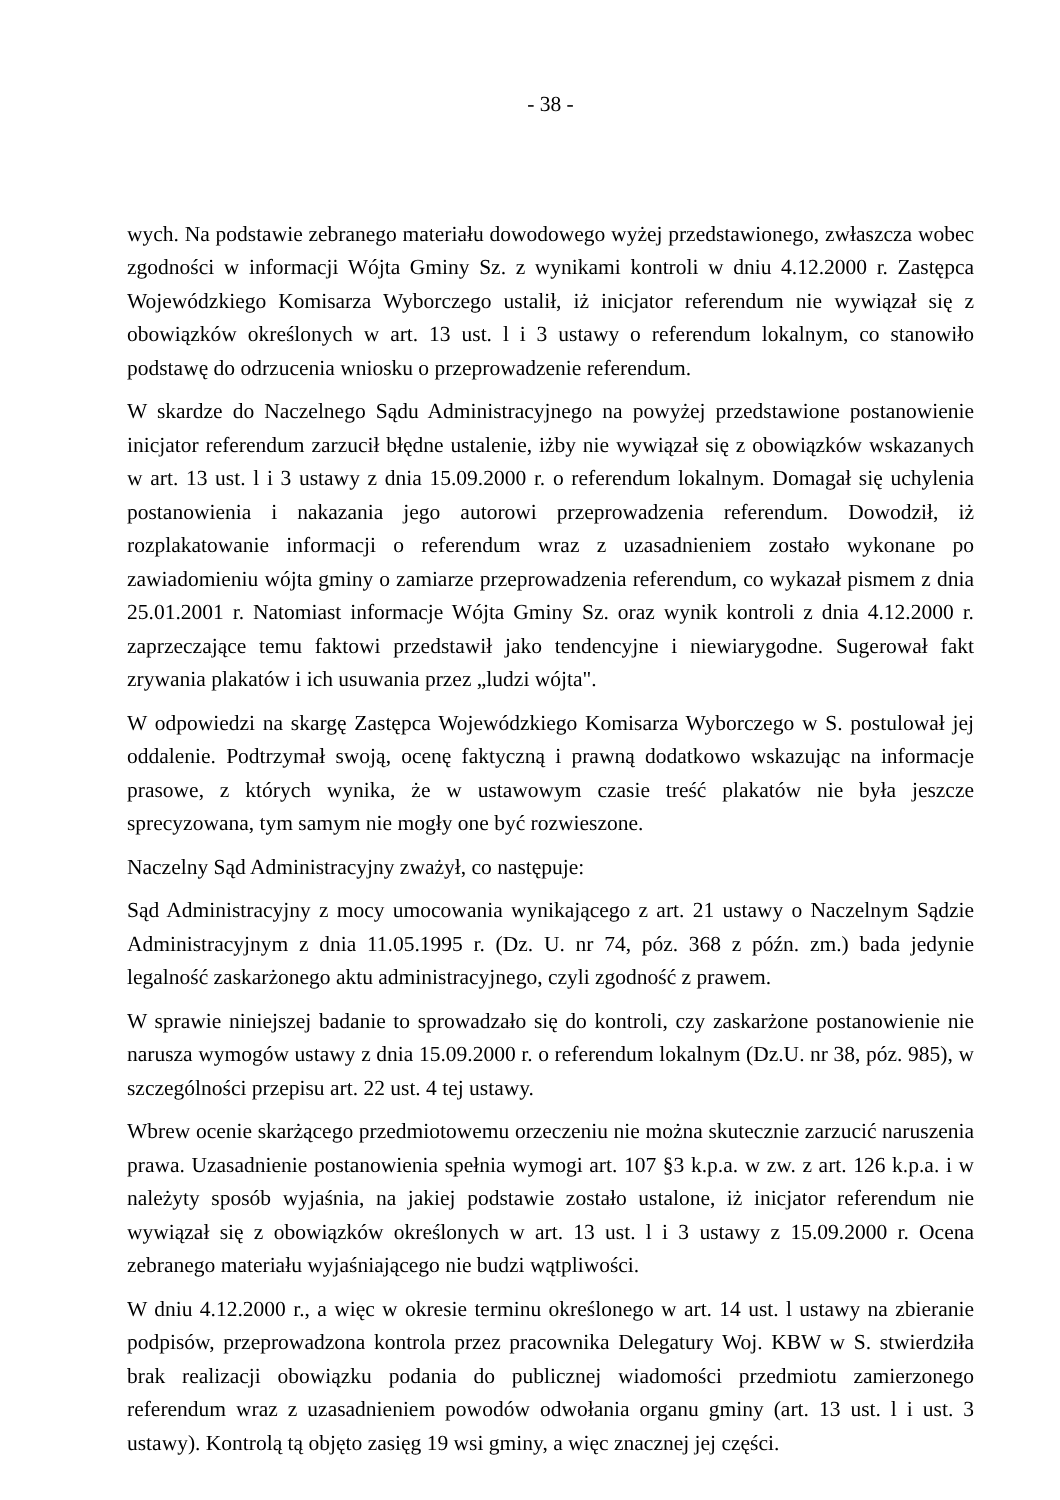- 38 -
wych. Na podstawie zebranego materiału dowodowego wyżej przedstawionego, zwłaszcza wobec zgodności w informacji Wójta Gminy Sz. z wynikami kontroli w dniu 4.12.2000 r. Zastępca Wojewódzkiego Komisarza Wyborczego ustalił, iż inicjator referendum nie wywiązał się z obowiązków określonych w art. 13 ust. l i 3 ustawy o referendum lokalnym, co stanowiło podstawę do odrzucenia wniosku o przeprowadzenie referendum.
W skardze do Naczelnego Sądu Administracyjnego na powyżej przedstawione postanowienie inicjator referendum zarzucił błędne ustalenie, iżby nie wywiązał się z obowiązków wskazanych w art. 13 ust. l i 3 ustawy z dnia 15.09.2000 r. o referendum lokalnym. Domagał się uchylenia postanowienia i nakazania jego autorowi przeprowadzenia referendum. Dowodził, iż rozplakatowanie informacji o referendum wraz z uzasadnieniem zostało wykonane po zawiadomieniu wójta gminy o zamiarze przeprowadzenia referendum, co wykazał pismem z dnia 25.01.2001 r. Natomiast informacje Wójta Gminy Sz. oraz wynik kontroli z dnia 4.12.2000 r. zaprzeczające temu faktowi przedstawił jako tendencyjne i niewiarygodne. Sugerował fakt zrywania plakatów i ich usuwania przez „ludzi wójta".
W odpowiedzi na skargę Zastępca Wojewódzkiego Komisarza Wyborczego w S. postulował jej oddalenie. Podtrzymał swoją, ocenę faktyczną i prawną dodatkowo wskazując na informacje prasowe, z których wynika, że w ustawowym czasie treść plakatów nie była jeszcze sprecyzowana, tym samym nie mogły one być rozwieszone.
Naczelny Sąd Administracyjny zważył, co następuje:
Sąd Administracyjny z mocy umocowania wynikającego z art. 21 ustawy o Naczelnym Sądzie Administracyjnym z dnia 11.05.1995 r. (Dz. U. nr 74, póz. 368 z późn. zm.) bada jedynie legalność zaskarżonego aktu administracyjnego, czyli zgodność z prawem.
W sprawie niniejszej badanie to sprowadzało się do kontroli, czy zaskarżone postanowienie nie narusza wymogów ustawy z dnia 15.09.2000 r. o referendum lokalnym (Dz.U. nr 38, póz. 985), w szczególności przepisu art. 22 ust. 4 tej ustawy.
Wbrew ocenie skarżącego przedmiotowemu orzeczeniu nie można skutecznie zarzucić naruszenia prawa. Uzasadnienie postanowienia spełnia wymogi art. 107 §3 k.p.a. w zw. z art. 126 k.p.a. i w należyty sposób wyjaśnia, na jakiej podstawie zostało ustalone, iż inicjator referendum nie wywiązał się z obowiązków określonych w art. 13 ust. l i 3 ustawy z 15.09.2000 r. Ocena zebranego materiału wyjaśniającego nie budzi wątpliwości.
W dniu 4.12.2000 r., a więc w okresie terminu określonego w art. 14 ust. l ustawy na zbieranie podpisów, przeprowadzona kontrola przez pracownika Delegatury Woj. KBW w S. stwierdziła brak realizacji obowiązku podania do publicznej wiadomości przedmiotu zamierzonego referendum wraz z uzasadnieniem powodów odwołania organu gminy (art. 13 ust. l i ust. 3 ustawy). Kontrolą tą objęto zasięg 19 wsi gminy, a więc znacznej jej części.